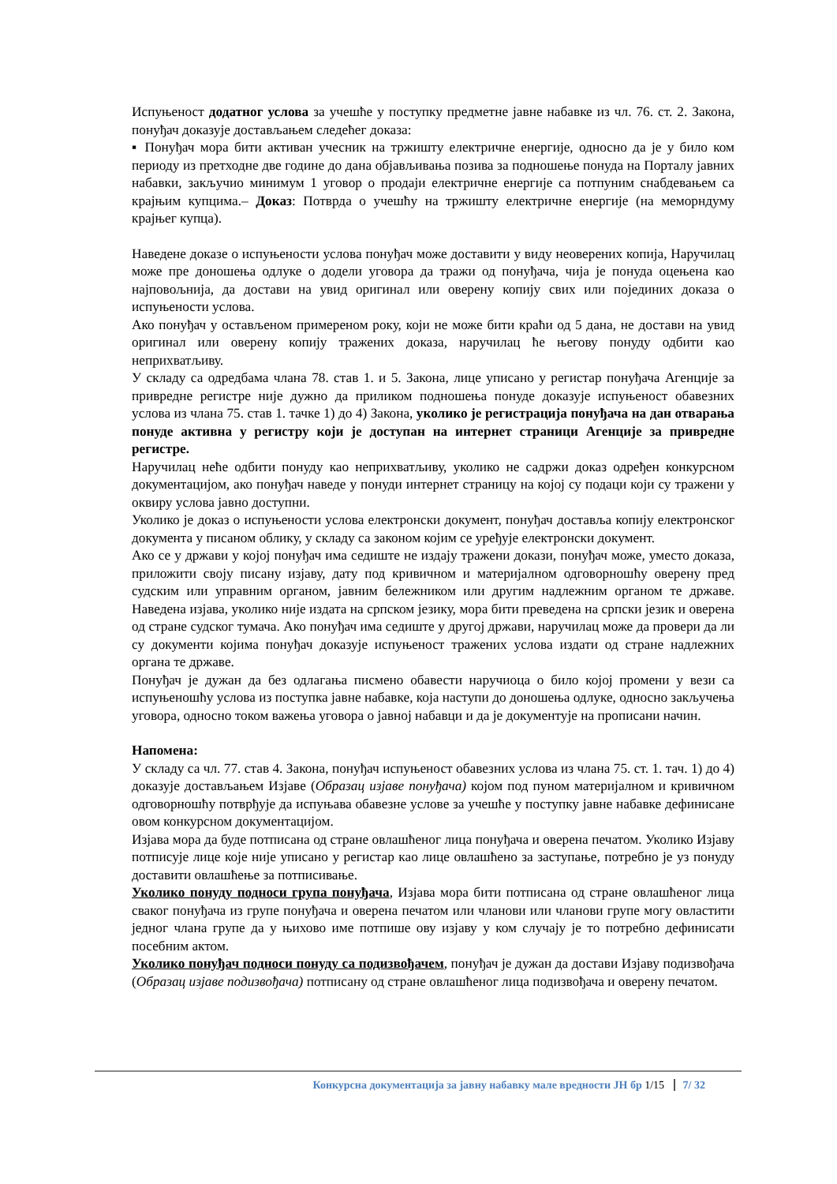Испуњеност додатног услова за учешће у поступку предметне јавне набавке из чл. 76. ст. 2. Закона, понуђач доказује достављањем следећег доказа:
▪ Понуђач мора бити активан учесник на тржишту електричне енергије, односно да је у било ком периоду из претходне две године до дана објављивања позива за подношење понуда на Порталу јавних набавки, закључио минимум 1 уговор о продаји електричне енергије са потпуним снабдевањем са крајњим купцима.– Доказ: Потврда о учешћу на тржишту електричне енергије (на меморндуму крајњег купца).
Наведене доказе о испуњености услова понуђач може доставити у виду неоверених копија, Наручилац може пре доношења одлуке о додели уговора да тражи од понуђача, чија је понуда оцењена као најповољнија, да достави на увид оригинал или оверену копију свих или појединих доказа о испуњености услова.
Ако понуђач у остављеном примереном року, који не може бити краћи од 5 дана, не достави на увид оригинал или оверену копију тражених доказа, наручилац ће његову понуду одбити као неприхватљиву.
У складу са одредбама члана 78. став 1. и 5. Закона, лице уписано у регистар понуђача Агенције за привредне регистре није дужно да приликом подношења понуде доказује испуњеност обавезних услова из члана 75. став 1. тачке 1) до 4) Закона, уколико је регистрација понуђача на дан отварања понуде активна у регистру који је доступан на интернет страници Агенције за привредне регистре.
Наручилац неће одбити понуду као неприхватљиву, уколико не садржи доказ одређен конкурсном документацијом, ако понуђач наведе у понуди интернет страницу на којој су подаци који су тражени у оквиру услова јавно доступни.
Уколико је доказ о испуњености услова електронски документ, понуђач доставља копију електронског документа у писаном облику, у складу са законом којим се уређује електронски документ.
Ако се у држави у којој понуђач има седиште не издају тражени докази, понуђач може, уместо доказа, приложити своју писану изјаву, дату под кривичном и материјалном одговорношћу оверену пред судским или управним органом, јавним бележником или другим надлежним органом те државе. Наведена изјава, уколико није издата на српском језику, мора бити преведена на српски језик и оверена од стране судског тумача. Ако понуђач има седиште у другој држави, наручилац може да провери да ли су документи којима понуђач доказује испуњеност тражених услова издати од стране надлежних органа те државе.
Понуђач је дужан да без одлагања писмено обавести наручиоца о било којој промени у вези са испуњеношћу услова из поступка јавне набавке, која наступи до доношења одлуке, односно закључења уговора, односно током важења уговора о јавној набавци и да је документује на прописани начин.
Напомена:
У складу са чл. 77. став 4. Закона, понуђач испуњеност обавезних услова из члана 75. ст. 1. тач. 1) до 4) доказује достављањем Изјаве (Образац изјаве понуђача) којом под пуном материјалном и кривичном одговорношћу потврђује да испуњава обавезне услове за учешће у поступку јавне набавке дефинисане овом конкурсном документацијом.
Изјава мора да буде потписана од стране овлашћеног лица понуђача и оверена печатом. Уколико Изјаву потписује лице које није уписано у регистар као лице овлашћено за заступање, потребно је уз понуду доставити овлашћење за потписивање.
Уколико понуду подноси група понуђача, Изјава мора бити потписана од стране овлашћеног лица сваког понуђача из групе понуђача и оверена печатом или чланови или чланови групе могу овластити једног члана групе да у њихово име потпише ову изјаву у ком случају је то потребно дефинисати посебним актом.
Уколико понуђач подноси понуду са подизвођачем, понуђач је дужан да достави Изјаву подизвођача (Образац изјаве подизвођача) потписану од стране овлашћеног лица подизвођача и оверену печатом.
Конкурсна документација за јавну набавку мале вредности ЈН бр 1/15 7/ 32